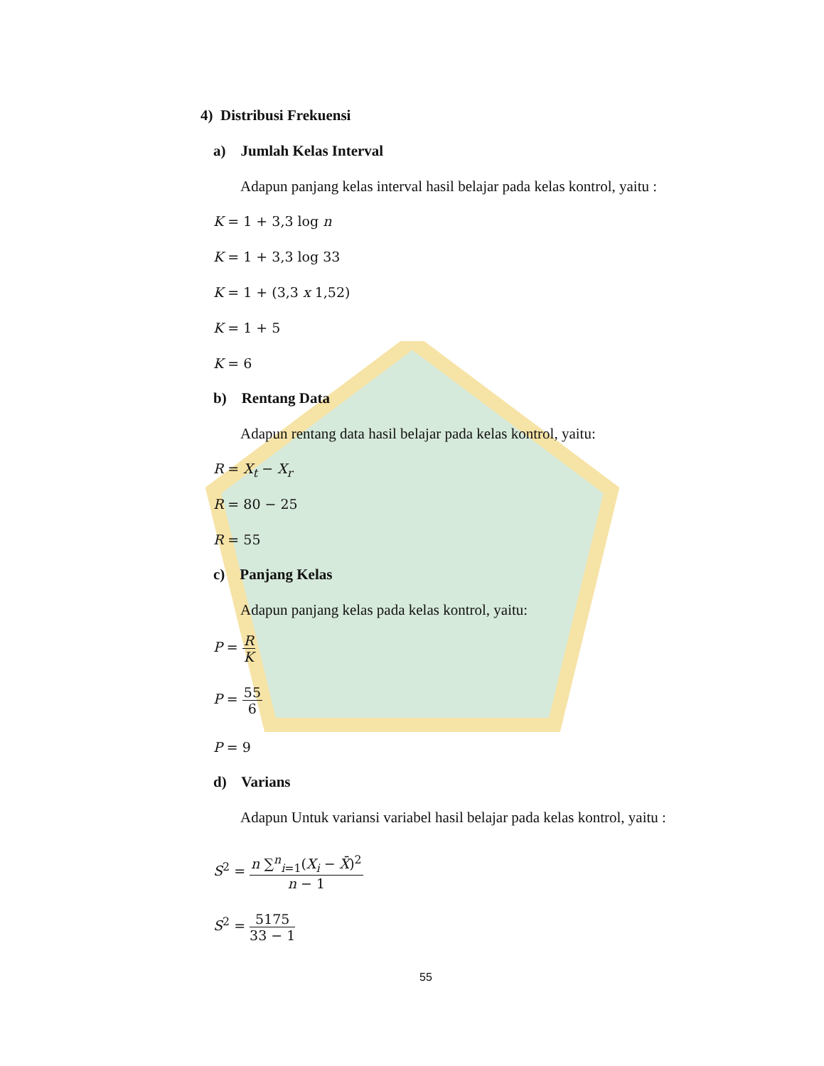4) Distribusi Frekuensi
a) Jumlah Kelas Interval
Adapun panjang kelas interval hasil belajar pada kelas kontrol, yaitu :
K = 1 + 3,3 log n
K = 1 + 3,3 log 33
K = 1 + (3,3 x 1,52)
K = 1 + 5
K = 6
b) Rentang Data
Adapun rentang data hasil belajar pada kelas kontrol, yaitu:
R = X<sub>t</sub> − X<sub>r</sub>
R = 80 − 25
R = 55
c) Panjang Kelas
Adapun panjang kelas pada kelas kontrol, yaitu:
P = R K
P = 55 6
P = 9
d) Varians
Adapun Untuk variansi variabel hasil belajar pada kelas kontrol, yaitu :
S<sup>2</sup> = n ∑<sup>n</sup><sub>i=1</sub>(X<sub>i</sub> − X̄)<sup>2</sup> n − 1
S<sup>2</sup> = 5175 33 − 1
55